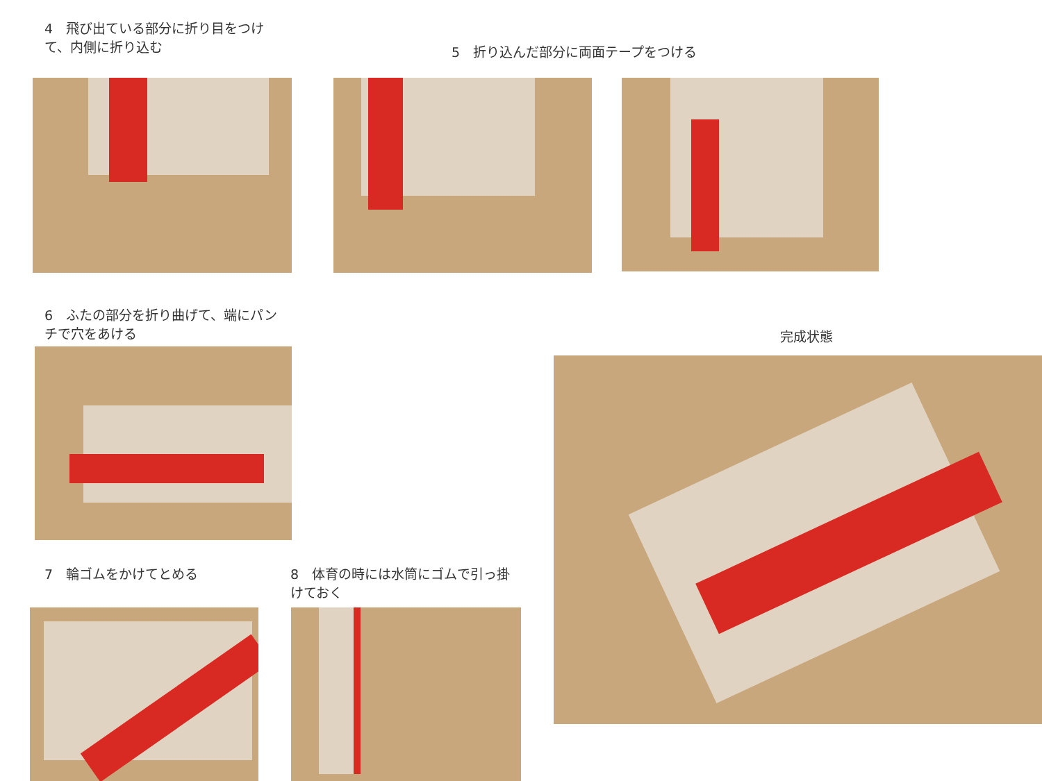4　飛び出ている部分に折り目をつけて、内側に折り込む
5　折り込んだ部分に両面テープをつける
6　ふたの部分を折り曲げて、端にパンチで穴をあける
完成状態
7　輪ゴムをかけてとめる
8　体育の時には水筒にゴムで引っ掛けておく